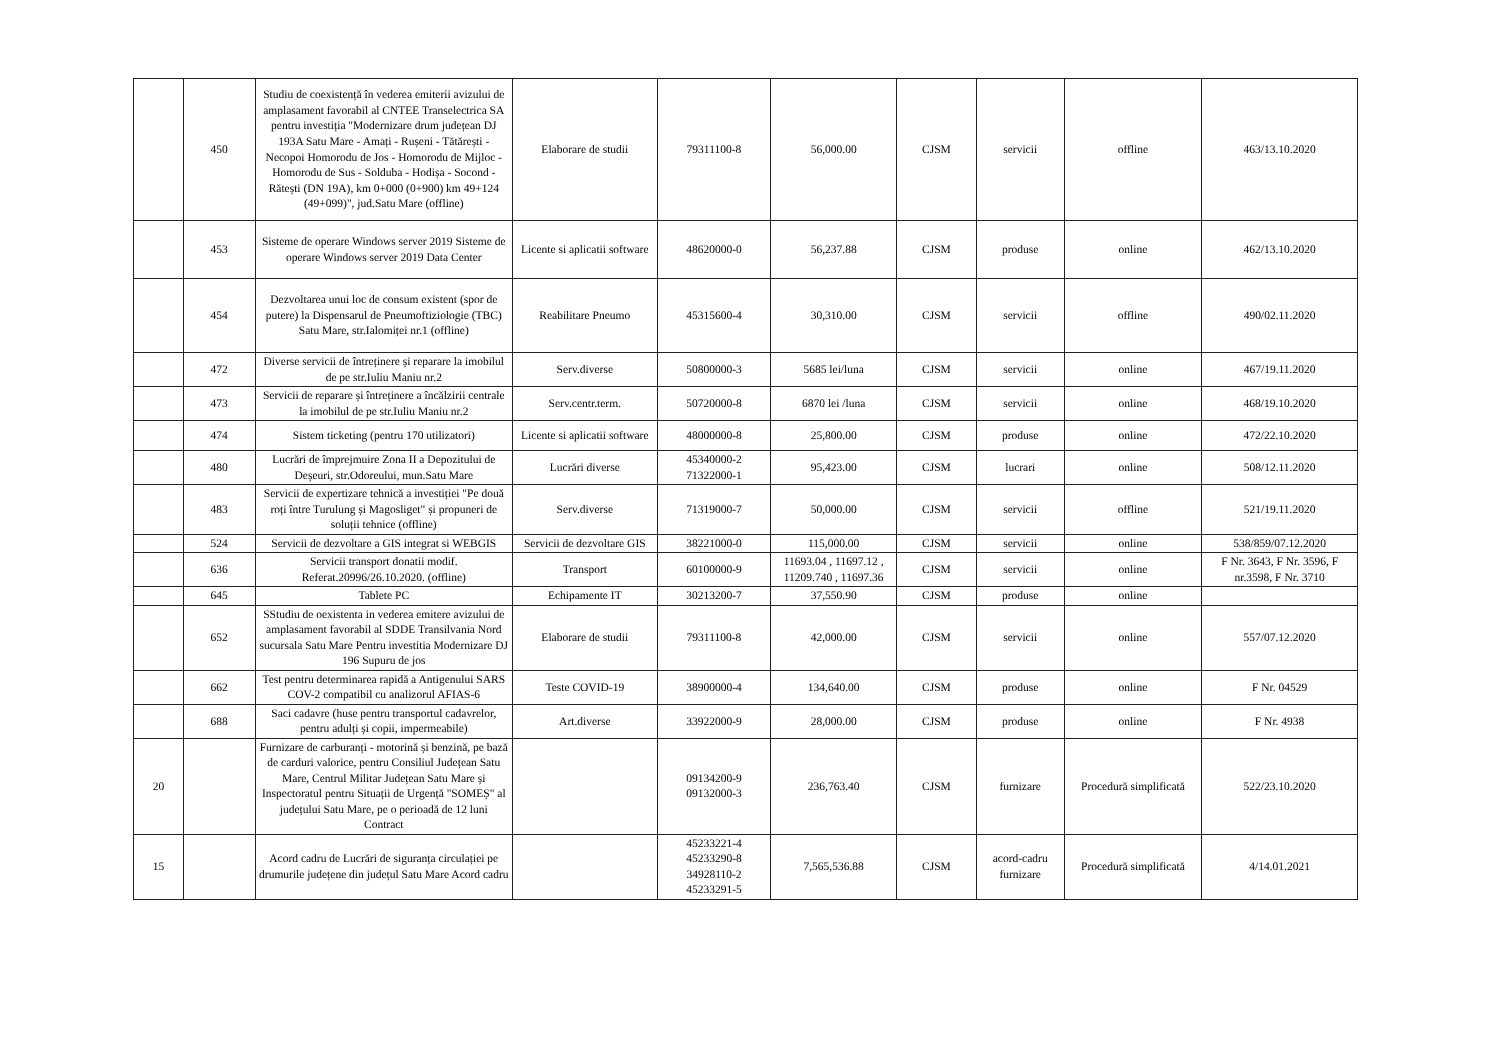| | 450 | Studiu de coexistență în vederea emiterii avizului de amplasament favorabil al CNTEE Transelectrica SA pentru investiția "Modernizare drum județean DJ 193A Satu Mare - Amați - Rușeni - Tătărești - Necopoi Homorodu de Jos - Homorodu de Mijloc - Homorodu de Sus - Solduba - Hodișa - Socond - Rătești (DN 19A), km 0+000 (0+900) km 49+124 (49+099)", jud.Satu Mare (offline) | Elaborare de studii | 79311100-8 | 56,000.00 | CJSM | servicii | offline | 463/13.10.2020 |
| | 453 | Sisteme de operare Windows server 2019 Sisteme de operare Windows server 2019 Data Center | Licente si aplicatii software | 48620000-0 | 56,237.88 | CJSM | produse | online | 462/13.10.2020 |
| | 454 | Dezvoltarea unui loc de consum existent (spor de putere) la Dispensarul de Pneumoftiziologie (TBC) Satu Mare, str.Ialomiței nr.1 (offline) | Reabilitare Pneumo | 45315600-4 | 30,310.00 | CJSM | servicii | offline | 490/02.11.2020 |
| | 472 | Diverse servicii de întreținere și reparare la imobilul de pe str.Iuliu Maniu nr.2 | Serv.diverse | 50800000-3 | 5685 lei/luna | CJSM | servicii | online | 467/19.11.2020 |
| | 473 | Servicii de reparare și întreținere a încălzirii centrale la imobilul de pe str.Iuliu Maniu nr.2 | Serv.centr.term. | 50720000-8 | 6870 lei /luna | CJSM | servicii | online | 468/19.10.2020 |
| | 474 | Sistem ticketing (pentru 170 utilizatori) | Licente si aplicatii software | 48000000-8 | 25,800.00 | CJSM | produse | online | 472/22.10.2020 |
| | 480 | Lucrări de împrejmuire Zona II a Depozitului de Deșeuri, str.Odoreului, mun.Satu Mare | Lucrări diverse | 45340000-2 71322000-1 | 95,423.00 | CJSM | lucrari | online | 508/12.11.2020 |
| | 483 | Servicii de expertizare tehnică a investiției "Pe două roți între Turulung și Magosliget" și propuneri de soluții tehnice (offline) | Serv.diverse | 71319000-7 | 50,000.00 | CJSM | servicii | offline | 521/19.11.2020 |
| | 524 | Servicii de dezvoltare a GIS integrat si WEBGIS | Servicii de dezvoltare GIS | 38221000-0 | 115,000.00 | CJSM | servicii | online | 538/859/07.12.2020 |
| | 636 | Servicii transport donatii modif. Referat.20996/26.10.2020. (offline) | Transport | 60100000-9 | 11693.04 , 11697.12 , 11209.740 , 11697.36 | CJSM | servicii | online | F Nr. 3643, F Nr. 3596, F nr.3598, F Nr. 3710 |
| | 645 | Tablete PC | Echipamente IT | 30213200-7 | 37,550.90 | CJSM | produse | online | |
| | 652 | SStudiu de oexistenta in vederea emitere avizului de amplasament favorabil al SDDE Transilvania Nord sucursala Satu Mare Pentru investitia Modernizare DJ 196 Supuru de jos | Elaborare de studii | 79311100-8 | 42,000.00 | CJSM | servicii | online | 557/07.12.2020 |
| | 662 | Test pentru determinarea rapidă a Antigenului SARS COV-2 compatibil cu analizorul AFIAS-6 | Teste COVID-19 | 38900000-4 | 134,640.00 | CJSM | produse | online | F Nr. 04529 |
| | 688 | Saci cadavre (huse pentru transportul cadavrelor, pentru adulți și copii, impermeabile) | Art.diverse | 33922000-9 | 28,000.00 | CJSM | produse | online | F Nr. 4938 |
| 20 | | Furnizare de carburanți - motorină și benzină, pe bază de carduri valorice, pentru Consiliul Județean Satu Mare, Centrul Militar Județean Satu Mare și Inspectoratul pentru Situații de Urgență "SOMEȘ" al județului Satu Mare, pe o perioadă de 12 luni Contract | | 09134200-9 09132000-3 | 236,763.40 | CJSM | furnizare | Procedură simplificată | 522/23.10.2020 |
| 15 | | Acord cadru de Lucrări de siguranța circulației pe drumurile județene din județul Satu Mare Acord cadru | | 45233221-4 45233290-8 34928110-2 45233291-5 | 7,565,536.88 | CJSM | acord-cadru furnizare | Procedură simplificată | 4/14.01.2021 |